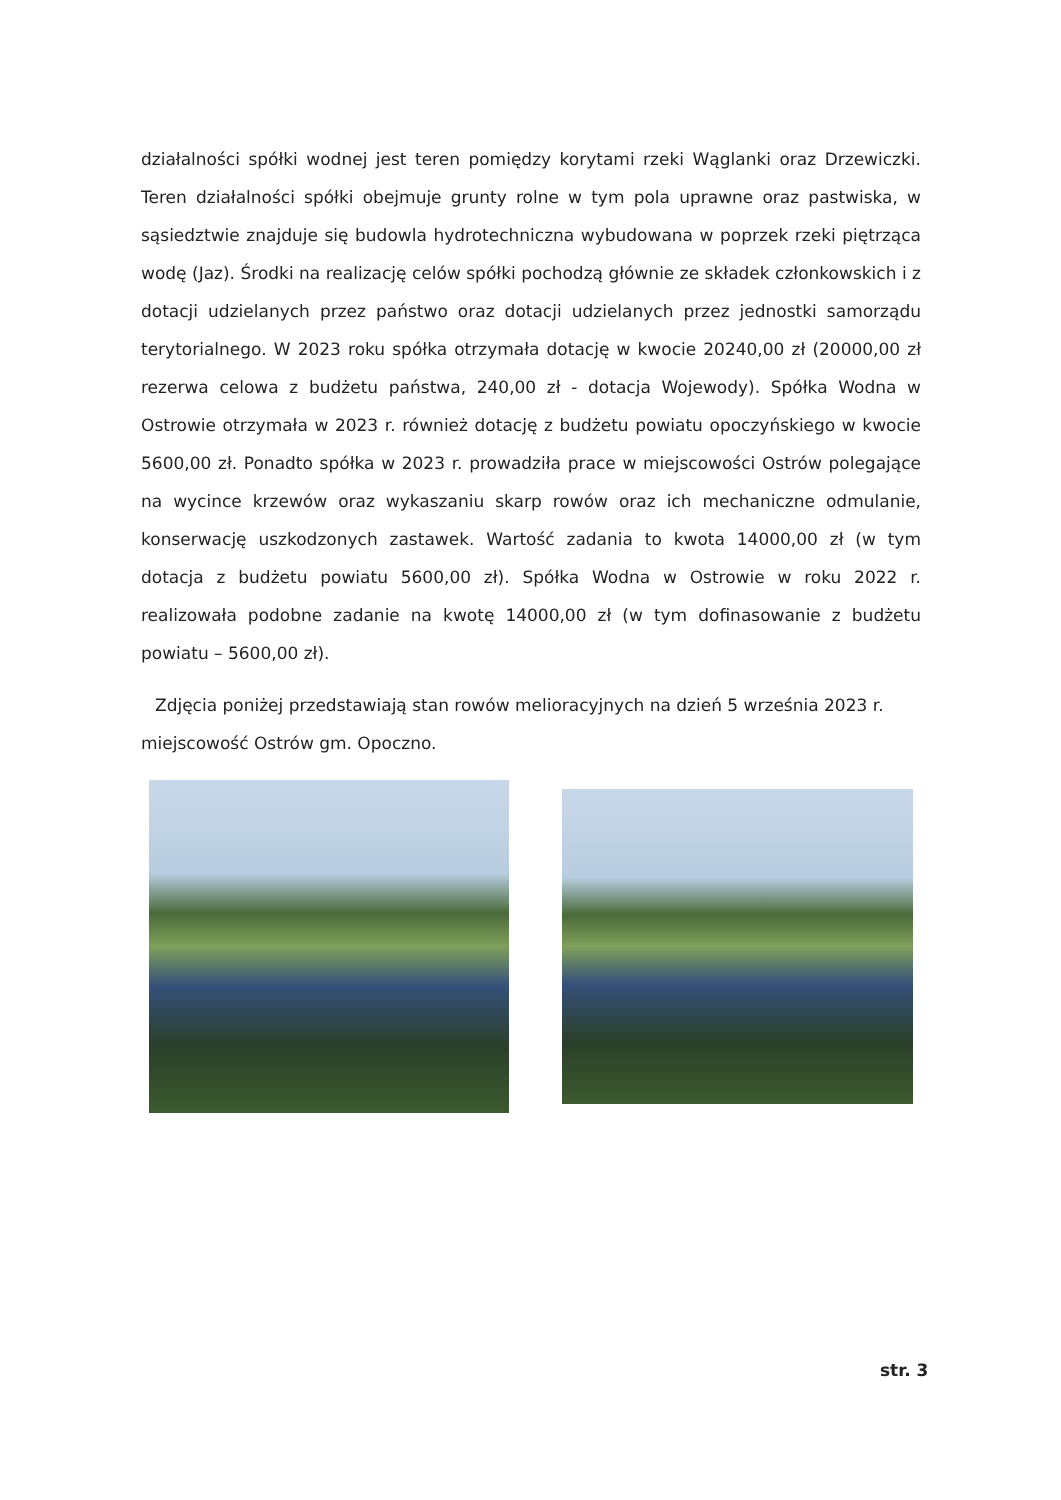działalności spółki wodnej jest teren pomiędzy korytami rzeki Wąglanki oraz Drzewiczki. Teren działalności spółki obejmuje grunty rolne w tym pola uprawne oraz pastwiska, w sąsiedztwie znajduje się budowla hydrotechniczna wybudowana w poprzek rzeki piętrząca wodę (Jaz). Środki na realizację celów spółki pochodzą głównie ze składek członkowskich i z dotacji udzielanych przez państwo oraz dotacji udzielanych przez jednostki samorządu terytorialnego. W 2023 roku spółka otrzymała dotację w kwocie 20240,00 zł (20000,00 zł rezerwa celowa z budżetu państwa, 240,00 zł - dotacja Wojewody). Spółka Wodna w Ostrowie otrzymała w 2023 r. również dotację z budżetu powiatu opoczyńskiego w kwocie 5600,00 zł. Ponadto spółka w 2023 r. prowadziła prace w miejscowości Ostrów polegające na wycince krzewów oraz wykaszaniu skarp rowów oraz ich mechaniczne odmulanie, konserwację uszkodzonych zastawek. Wartość zadania to kwota 14000,00 zł (w tym dotacja z budżetu powiatu 5600,00 zł). Spółka Wodna w Ostrowie w roku 2022 r. realizowała podobne zadanie na kwotę 14000,00 zł (w tym dofinasowanie z budżetu powiatu – 5600,00 zł).
Zdjęcia poniżej przedstawiają stan rowów melioracyjnych na dzień 5 września 2023 r. miejscowość Ostrów gm. Opoczno.
str. 3